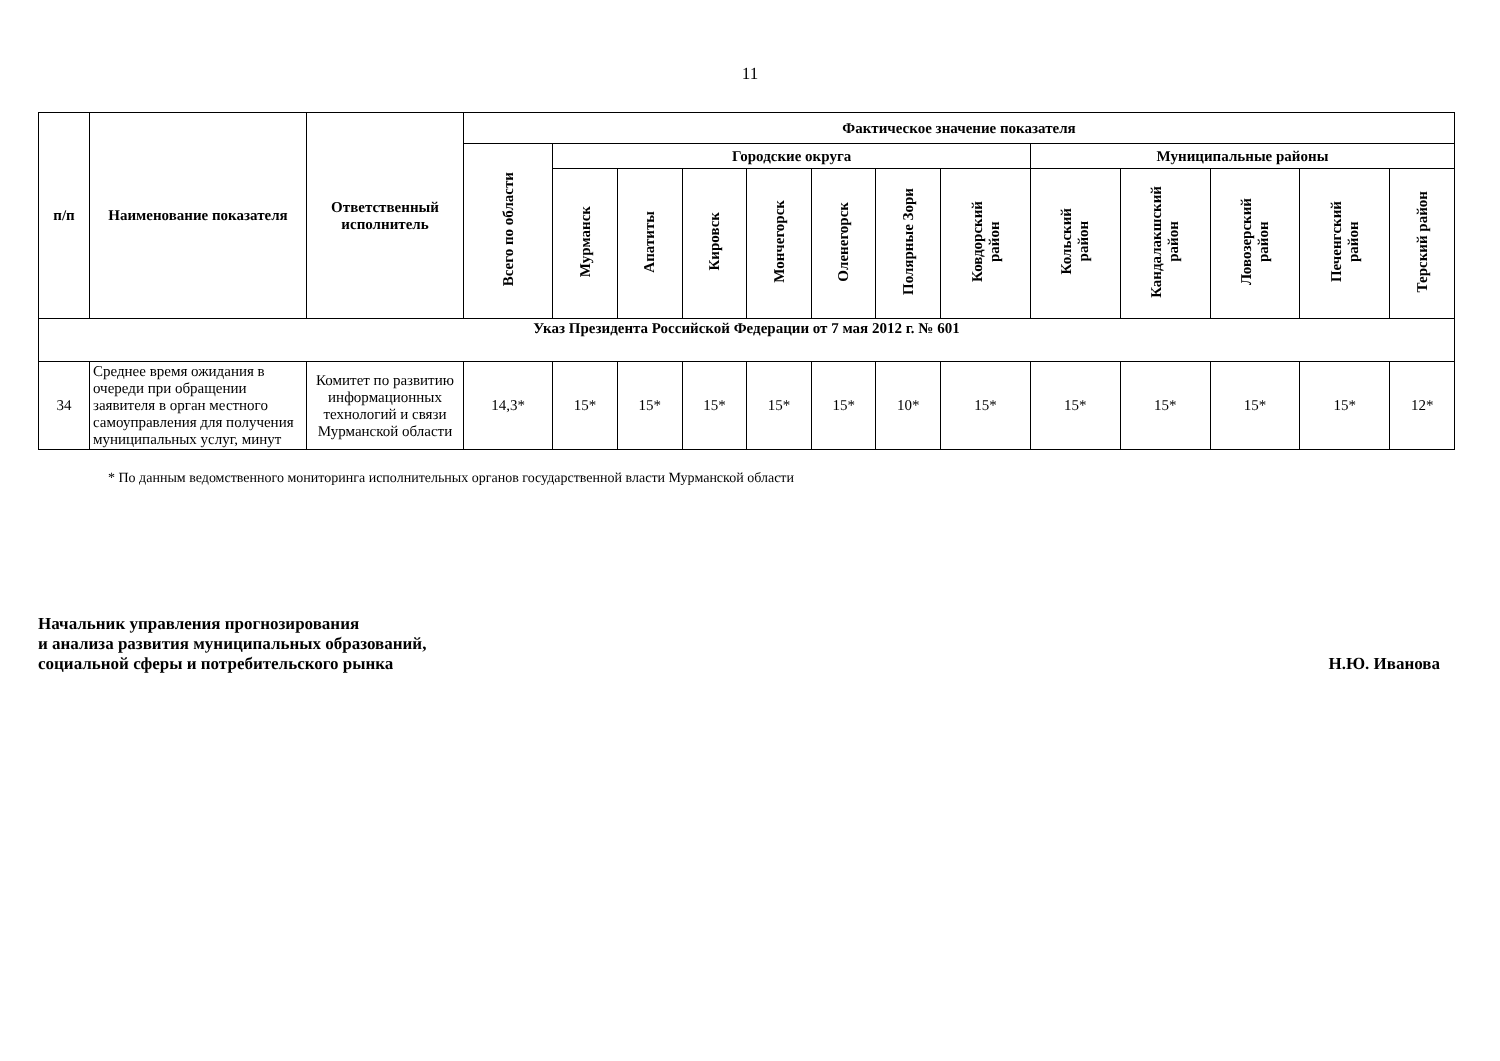11
| п/п | Наименование показателя | Ответственный исполнитель | Фактическое значение показателя | | | | | | | | | | | | |
| --- | --- | --- | --- | --- | --- | --- | --- | --- | --- | --- | --- | --- | --- | --- | --- |
| | | | Всего по области | Городские округа | | | | | | | Муниципальные районы | | | | |
| | | | | Мурманск | Апатиты | Кировск | Мончегорск | Оленегорск | Полярные Зори | Ковдорский район | Кольский район | Кандалакшский район | Ловозерский район | Печенгский район | Терский район |
| Указ Президента Российской Федерации от 7 мая 2012 г. № 601 | | | | | | | | | | | | | | | |
| 34 | Среднее время ожидания в очереди при обращении заявителя в орган местного самоуправления для получения муниципальных услуг, минут | Комитет по развитию информационных технологий и связи Мурманской области | 14,3* | 15* | 15* | 15* | 15* | 15* | 10* | 15* | 15* | 15* | 15* | 15* | 12* |
* По данным ведомственного мониторинга исполнительных органов государственной власти Мурманской области
Начальник управления прогнозирования
и анализа развития муниципальных образований,
социальной сферы и потребительского рынка
Н.Ю. Иванова